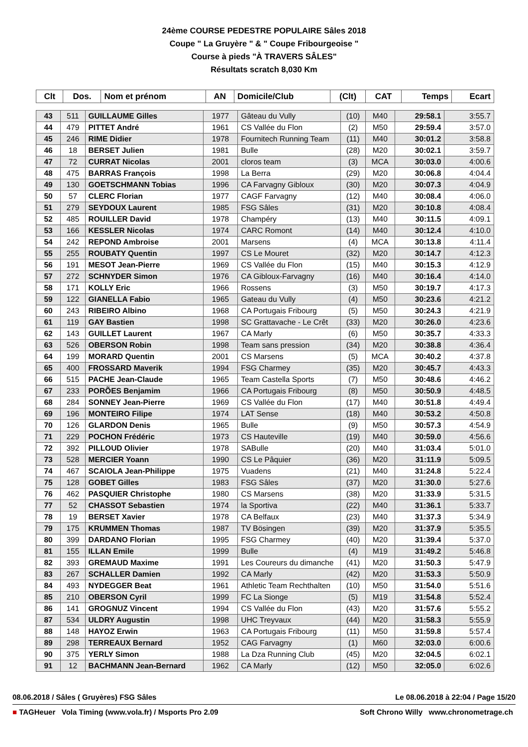24ème COURSE PEDESTRE POPULAIRE Sâles 2018
Coupe " La Gruyère " & " Coupe Fribourgeoise "
Course à pieds "À TRAVERS SÂLES"
Résultats scratch 8,030 Km
| Clt | Dos. | Nom et prénom | AN | Domicile/Club | (Clt) | CAT | Temps | Ecart |
| --- | --- | --- | --- | --- | --- | --- | --- | --- |
| 43 | 511 | GUILLAUME Gilles | 1977 | Gâteau du Vully | (10) | M40 | 29:58.1 | 3:55.7 |
| 44 | 479 | PITTET André | 1961 | CS Vallée du Flon | (2) | M50 | 29:59.4 | 3:57.0 |
| 45 | 246 | RIME Didier | 1978 | Fournitech Running Team | (11) | M40 | 30:01.2 | 3:58.8 |
| 46 | 18 | BERSET Julien | 1981 | Bulle | (28) | M20 | 30:02.1 | 3:59.7 |
| 47 | 72 | CURRAT Nicolas | 2001 | cloros team | (3) | MCA | 30:03.0 | 4:00.6 |
| 48 | 475 | BARRAS François | 1998 | La Berra | (29) | M20 | 30:06.8 | 4:04.4 |
| 49 | 130 | GOETSCHMANN Tobias | 1996 | CA Farvagny Gibloux | (30) | M20 | 30:07.3 | 4:04.9 |
| 50 | 57 | CLERC Florian | 1977 | CAGF Farvagny | (12) | M40 | 30:08.4 | 4:06.0 |
| 51 | 279 | SEYDOUX Laurent | 1985 | FSG Sâles | (31) | M20 | 30:10.8 | 4:08.4 |
| 52 | 485 | ROUILLER David | 1978 | Champéry | (13) | M40 | 30:11.5 | 4:09.1 |
| 53 | 166 | KESSLER Nicolas | 1974 | CARC Romont | (14) | M40 | 30:12.4 | 4:10.0 |
| 54 | 242 | REPOND Ambroise | 2001 | Marsens | (4) | MCA | 30:13.8 | 4:11.4 |
| 55 | 255 | ROUBATY Quentin | 1997 | CS Le Mouret | (32) | M20 | 30:14.7 | 4:12.3 |
| 56 | 191 | MESOT Jean-Pierre | 1969 | CS Vallée du Flon | (15) | M40 | 30:15.3 | 4:12.9 |
| 57 | 272 | SCHNYDER Simon | 1976 | CA Gibloux-Farvagny | (16) | M40 | 30:16.4 | 4:14.0 |
| 58 | 171 | KOLLY Eric | 1966 | Rossens | (3) | M50 | 30:19.7 | 4:17.3 |
| 59 | 122 | GIANELLA Fabio | 1965 | Gateau du Vully | (4) | M50 | 30:23.6 | 4:21.2 |
| 60 | 243 | RIBEIRO Albino | 1968 | CA Portugais Fribourg | (5) | M50 | 30:24.3 | 4:21.9 |
| 61 | 119 | GAY Bastien | 1998 | SC Grattavache - Le Crêt | (33) | M20 | 30:26.0 | 4:23.6 |
| 62 | 143 | GUILLET Laurent | 1967 | CA Marly | (6) | M50 | 30:35.7 | 4:33.3 |
| 63 | 526 | OBERSON Robin | 1998 | Team sans pression | (34) | M20 | 30:38.8 | 4:36.4 |
| 64 | 199 | MORARD Quentin | 2001 | CS Marsens | (5) | MCA | 30:40.2 | 4:37.8 |
| 65 | 400 | FROSSARD Maverik | 1994 | FSG Charmey | (35) | M20 | 30:45.7 | 4:43.3 |
| 66 | 515 | PACHE Jean-Claude | 1965 | Team Castella Sports | (7) | M50 | 30:48.6 | 4:46.2 |
| 67 | 233 | PORÕES Benjamim | 1966 | CA Portugais Fribourg | (8) | M50 | 30:50.9 | 4:48.5 |
| 68 | 284 | SONNEY Jean-Pierre | 1969 | CS Vallée du Flon | (17) | M40 | 30:51.8 | 4:49.4 |
| 69 | 196 | MONTEIRO Filipe | 1974 | LAT Sense | (18) | M40 | 30:53.2 | 4:50.8 |
| 70 | 126 | GLARDON Denis | 1965 | Bulle | (9) | M50 | 30:57.3 | 4:54.9 |
| 71 | 229 | POCHON Frédéric | 1973 | CS Hauteville | (19) | M40 | 30:59.0 | 4:56.6 |
| 72 | 392 | PILLOUD Olivier | 1978 | SABulle | (20) | M40 | 31:03.4 | 5:01.0 |
| 73 | 528 | MERCIER Yoann | 1990 | CS Le Pâquier | (36) | M20 | 31:11.9 | 5:09.5 |
| 74 | 467 | SCAIOLA Jean-Philippe | 1975 | Vuadens | (21) | M40 | 31:24.8 | 5:22.4 |
| 75 | 128 | GOBET Gilles | 1983 | FSG Sâles | (37) | M20 | 31:30.0 | 5:27.6 |
| 76 | 462 | PASQUIER Christophe | 1980 | CS Marsens | (38) | M20 | 31:33.9 | 5:31.5 |
| 77 | 52 | CHASSOT Sebastien | 1974 | la Sportiva | (22) | M40 | 31:36.1 | 5:33.7 |
| 78 | 19 | BERSET Xavier | 1978 | CA Belfaux | (23) | M40 | 31:37.3 | 5:34.9 |
| 79 | 175 | KRUMMEN Thomas | 1987 | TV Bösingen | (39) | M20 | 31:37.9 | 5:35.5 |
| 80 | 399 | DARDANO Florian | 1995 | FSG Charmey | (40) | M20 | 31:39.4 | 5:37.0 |
| 81 | 155 | ILLAN Emile | 1999 | Bulle | (4) | M19 | 31:49.2 | 5:46.8 |
| 82 | 393 | GREMAUD Maxime | 1991 | Les Coureurs du dimanche | (41) | M20 | 31:50.3 | 5:47.9 |
| 83 | 267 | SCHALLER Damien | 1992 | CA Marly | (42) | M20 | 31:53.3 | 5:50.9 |
| 84 | 493 | NYDEGGER Beat | 1961 | Athletic Team Rechthalten | (10) | M50 | 31:54.0 | 5:51.6 |
| 85 | 210 | OBERSON Cyril | 1999 | FC La Sionge | (5) | M19 | 31:54.8 | 5:52.4 |
| 86 | 141 | GROGNUZ Vincent | 1994 | CS Vallée du Flon | (43) | M20 | 31:57.6 | 5:55.2 |
| 87 | 534 | ULDRY Augustin | 1998 | UHC Treyvaux | (44) | M20 | 31:58.3 | 5:55.9 |
| 88 | 148 | HAYOZ Erwin | 1963 | CA Portugais Fribourg | (11) | M50 | 31:59.8 | 5:57.4 |
| 89 | 298 | TERREAUX Bernard | 1952 | CAG Farvagny | (1) | M60 | 32:03.0 | 6:00.6 |
| 90 | 375 | YERLY Simon | 1988 | La Dza Running Club | (45) | M20 | 32:04.5 | 6:02.1 |
| 91 | 12 | BACHMANN Jean-Bernard | 1962 | CA Marly | (12) | M50 | 32:05.0 | 6:02.6 |
08.06.2018 / Sâles ( Gruyères) FSG Sâles Le 08.06.2018 à 22:04 / Page 15/20
■ TAGHeuer Vola Timing (www.vola.fr) / Msports Pro 2.09 Soft Chrono Willy www.chronometrage.ch